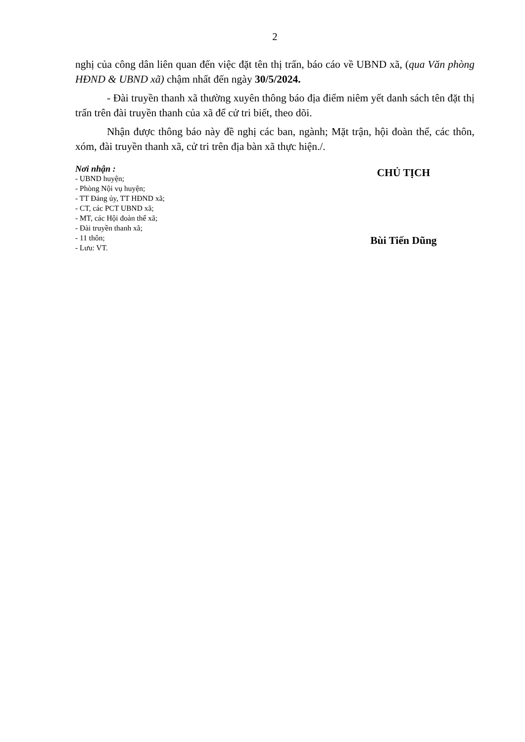2
nghị của công dân liên quan đến việc đặt tên thị trấn, báo cáo về UBND xã, (qua Văn phòng HĐND & UBND xã) chậm nhất đến ngày 30/5/2024.
- Đài truyền thanh xã thường xuyên thông báo địa điểm niêm yết danh sách tên đặt thị trấn trên đài truyền thanh của xã để cử tri biết, theo dõi.
Nhận được thông báo này đề nghị các ban, ngành; Mặt trận, hội đoàn thể, các thôn, xóm, đài truyền thanh xã, cử tri trên địa bàn xã thực hiện./.
Nơi nhận :
- UBND huyện;
- Phòng Nội vụ huyện;
- TT Đảng ủy, TT HĐND xã;
- CT, các PCT UBND xã;
- MT, các Hội đoàn thể xã;
- Đài truyền thanh xã;
- 11 thôn;
- Lưu: VT.
CHỦ TỊCH
Bùi Tiến Dũng